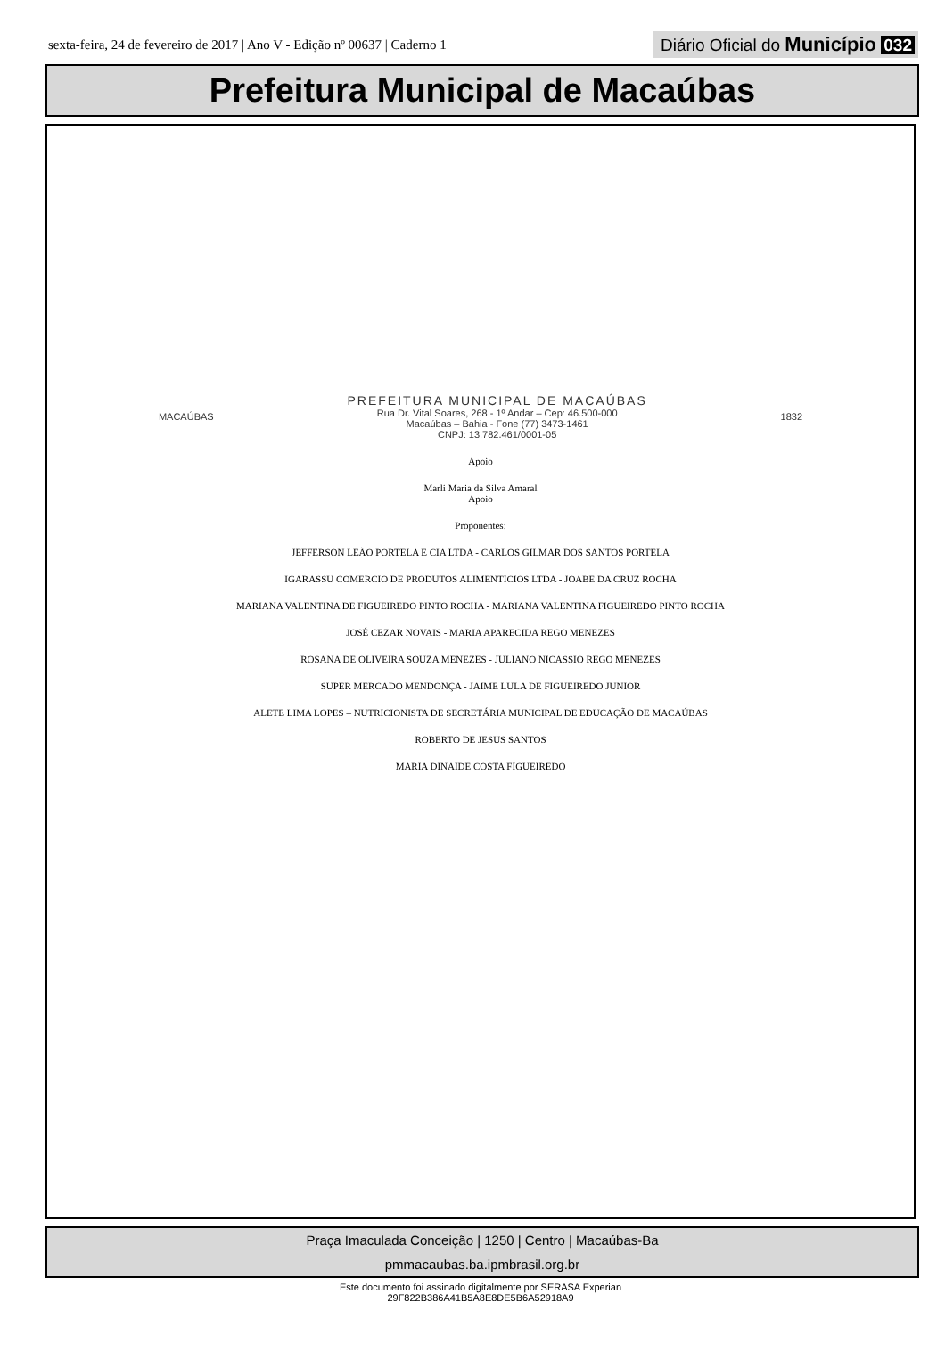sexta-feira, 24 de fevereiro de 2017 | Ano V - Edição nº 00637 | Caderno 1
Diário Oficial do Município 032
Prefeitura Municipal de Macaúbas
MACAÚBAS
PREFEITURA MUNICIPAL DE MACAÚBAS
Rua Dr. Vital Soares, 268 - 1º Andar – Cep: 46.500-000
Macaúbas – Bahia - Fone (77) 3473-1461
CNPJ: 13.782.461/0001-05
1832
Apoio
Marli Maria da Silva Amaral
Apoio
Proponentes:
JEFFERSON LEÃO PORTELA E CIA LTDA - CARLOS GILMAR DOS SANTOS PORTELA
IGARASSU COMERCIO DE PRODUTOS ALIMENTICIOS LTDA - JOABE DA CRUZ ROCHA
MARIANA VALENTINA DE FIGUEIREDO PINTO ROCHA - MARIANA VALENTINA FIGUEIREDO PINTO ROCHA
JOSÉ CEZAR NOVAIS - MARIA APARECIDA REGO MENEZES
ROSANA DE OLIVEIRA SOUZA MENEZES - JULIANO NICASSIO REGO MENEZES
SUPER MERCADO MENDONÇA - JAIME LULA DE FIGUEIREDO JUNIOR
ALETE LIMA LOPES – NUTRICIONISTA DE SECRETÁRIA MUNICIPAL DE EDUCAÇÃO DE MACAÚBAS
ROBERTO DE JESUS SANTOS
MARIA DINAIDE COSTA FIGUEIREDO
Praça Imaculada Conceição | 1250 | Centro | Macaúbas-Ba
pmmacaubas.ba.ipmbrasil.org.br
Este documento foi assinado digitalmente por SERASA Experian
29F822B386A41B5A8E8DE5B6A52918A9